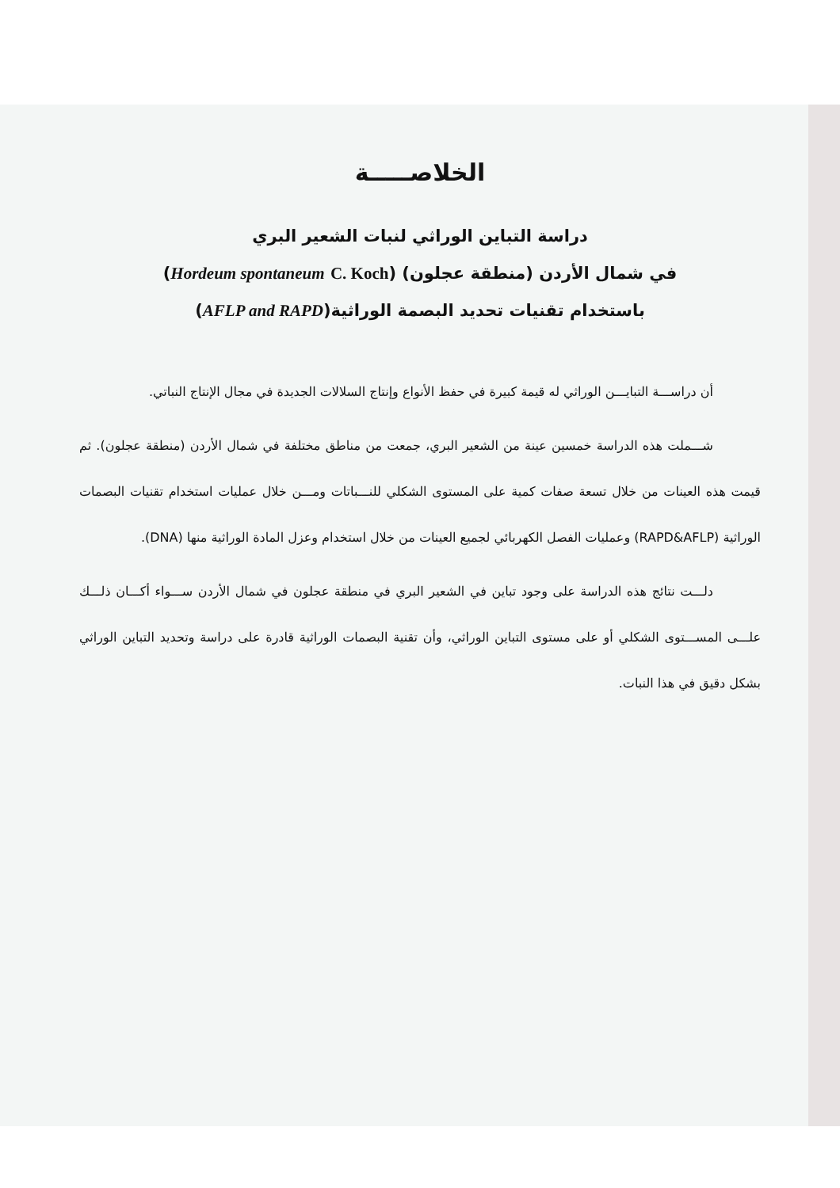الخلاصـــــة
دراسة التباين الوراثي لنبات الشعير البري
في شمال الأردن (منطقة عجلون) (Hordeum spontaneum C. Koch)
باستخدام تقنيات تحديد البصمة الوراثية(AFLP and RAPD)
أن دراســـة التبايـــن الوراثي له قيمة كبيرة في حفظ الأنواع وإنتاج السلالات الجديدة في مجال الإنتاج النباتي.
شـــملت هذه الدراسة خمسين عينة من الشعير البري، جمعت من مناطق مختلفة في شمال الأردن (منطقة عجلون). ثم قيمت هذه العينات من خلال تسعة صفات كمية على المستوى الشكلي للنـــباتات ومـــن خلال عمليات استخدام تقنيات البصمات الوراثية (RAPD&AFLP) وعمليات الفصل الكهربائي لجميع العينات من خلال استخدام وعزل المادة الوراثية منها (DNA).
دلـــت نتائج هذه الدراسة على وجود تباين في الشعير البري في منطقة عجلون في شمال الأردن ســـواء أكـــان ذلـــك علـــى المســـتوى الشكلي أو على مستوى التباين الوراثي، وأن تقنية البصمات الوراثية قادرة على دراسة وتحديد التباين الوراثي بشكل دقيق في هذا النبات.